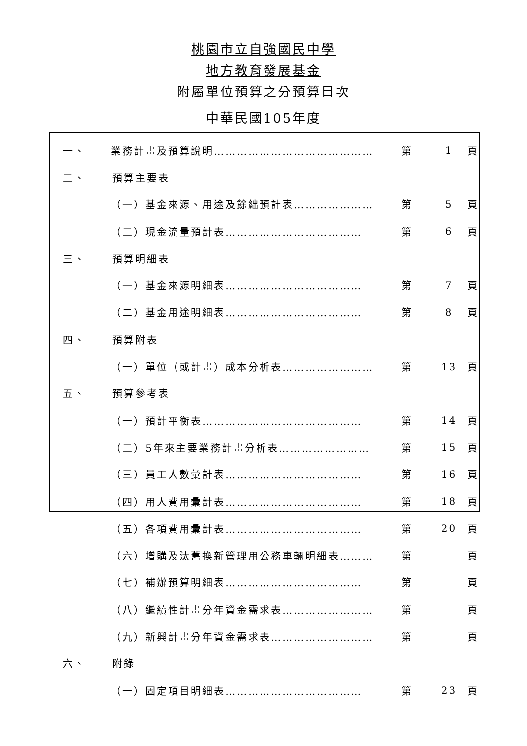桃園市立自強國民中學
地方教育發展基金
附屬單位預算之分預算目次
中華民國105年度
一、 業務計畫及預算說明…………………………………… 第 1 頁
二、 預算主要表
（一）基金來源、用途及餘絀預計表………………… 第 5 頁
（二）現金流量預計表……………………………… 第 6 頁
三、 預算明細表
（一）基金來源明細表……………………………… 第 7 頁
（二）基金用途明細表……………………………… 第 8 頁
四、 預算附表
（一）單位（或計畫）成本分析表…………………… 第 13 頁
五、 預算參考表
（一）預計平衡表…………………………………… 第 14 頁
（二）5年來主要業務計畫分析表…………………… 第 15 頁
（三）員工人數彙計表……………………………… 第 16 頁
（四）用人費用彙計表……………………………… 第 18 頁
（五）各項費用彙計表……………………………… 第 20 頁
（六）增購及汰舊換新管理用公務車輛明細表……… 第 頁
（七）補辦預算明細表……………………………… 第 頁
（八）繼續性計畫分年資金需求表…………………… 第 頁
（九）新興計畫分年資金需求表……………………… 第 頁
六、 附錄
（一）固定項目明細表……………………………… 第 23 頁